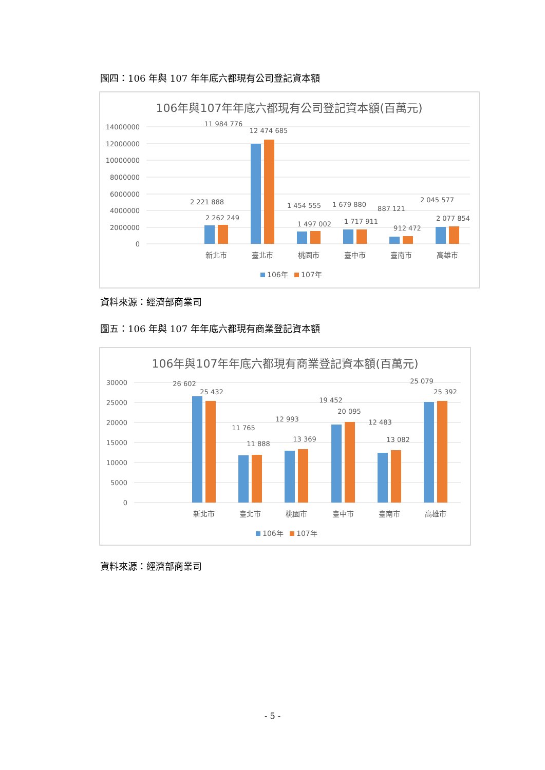圖四：106 年與 107 年年底六都現有公司登記資本額
106年與107年年底六都現有公司登記資本額(百萬元)
14000000
12000000
10000000
8000000
6000000
4000000
2000000
0
2 221 888
2 262 249
11 984 776
12 474 685
1 454 555
1 497 002
1 679 880
1 717 911
887 121
912 472
2 045 577
2 077 854
新北市
臺北市
桃園市
臺中市
臺南市
高雄市
106年
107年
資料來源：經濟部商業司
圖五：106 年與 107 年年底六都現有商業登記資本額
106年與107年年底六都現有商業登記資本額(百萬元)
30000
25000
20000
15000
10000
5000
0
26 602
25 432
11 765
11 888
12 993
13 369
19 452
20 095
12 483
13 082
25 079
25 392
新北市
臺北市
桃園市
臺中市
臺南市
高雄市
106年
107年
資料來源：經濟部商業司
- 5 -